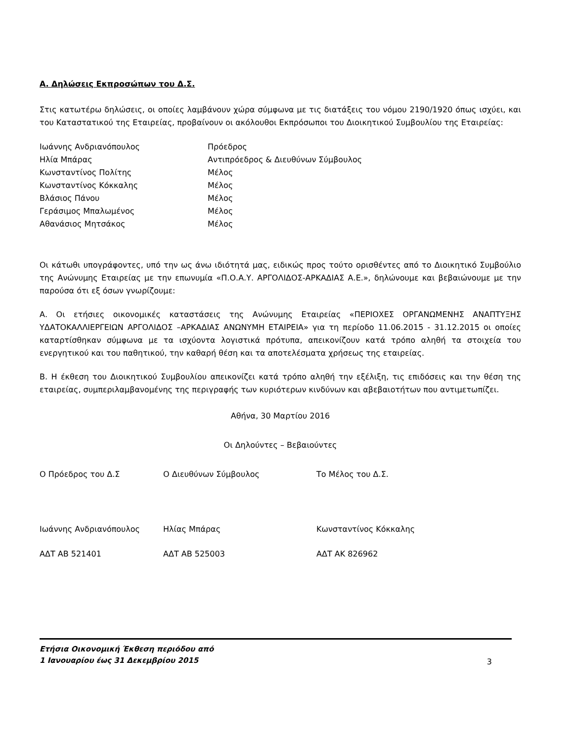Α. Δηλώσεις Εκπροσώπων του Δ.Σ.
Στις κατωτέρω δηλώσεις, οι οποίες λαμβάνουν χώρα σύμφωνα με τις διατάξεις του νόμου 2190/1920 όπως ισχύει, και του Καταστατικού της Εταιρείας, προβαίνουν οι ακόλουθοι Εκπρόσωποι του Διοικητικού Συμβουλίου της Εταιρείας:
| Ιωάννης Ανδριανόπουλος | Πρόεδρος |
| Ηλία Μπάρας | Αντιπρόεδρος & Διευθύνων Σύμβουλος |
| Κωνσταντίνος Πολίτης | Μέλος |
| Κωνσταντίνος Κόκκαλης | Μέλος |
| Βλάσιος Πάνου | Μέλος |
| Γεράσιμος Μπαλωμένος | Μέλος |
| Αθανάσιος Μητσάκος | Μέλος |
Οι κάτωθι υπογράφοντες, υπό την ως άνω ιδιότητά μας, ειδικώς προς τούτο ορισθέντες από το Διοικητικό Συμβούλιο της Ανώνυμης Εταιρείας με την επωνυμία «Π.Ο.Α.Υ. ΑΡΓΟΛΙΔΟΣ-ΑΡΚΑΔΙΑΣ Α.Ε.», δηλώνουμε και βεβαιώνουμε με την παρούσα ότι εξ όσων γνωρίζουμε:
Α. Οι ετήσιες οικονομικές καταστάσεις της Ανώνυμης Εταιρείας «ΠΕΡΙΟΧΕΣ ΟΡΓΑΝΩΜΕΝΗΣ ΑΝΑΠΤΥΞΗΣ ΥΔΑΤΟΚΑΛΛΙΕΡΓΕΙΩΝ ΑΡΓΟΛΙΔΟΣ –ΑΡΚΑΔΙΑΣ ΑΝΩΝΥΜΗ ΕΤΑΙΡΕΙΑ» για τη περίοδο 11.06.2015 - 31.12.2015 οι οποίες καταρτίσθηκαν σύμφωνα με τα ισχύοντα λογιστικά πρότυπα, απεικονίζουν κατά τρόπο αληθή τα στοιχεία του ενεργητικού και του παθητικού, την καθαρή θέση και τα αποτελέσματα χρήσεως της εταιρείας.
Β. Η έκθεση του Διοικητικού Συμβουλίου απεικονίζει κατά τρόπο αληθή την εξέλιξη, τις επιδόσεις και την θέση της εταιρείας, συμπεριλαμβανομένης της περιγραφής των κυριότερων κινδύνων και αβεβαιοτήτων που αντιμετωπίζει.
Αθήνα, 30 Μαρτίου 2016
Οι Δηλούντες – Βεβαιούντες
| Ο Πρόεδρος του Δ.Σ | Ο Διευθύνων Σύμβουλος | Το Μέλος του Δ.Σ. |
| Ιωάννης Ανδριανόπουλος | Ηλίας Μπάρας | Κωνσταντίνος Κόκκαλης |
| ΑΔΤ ΑΒ 521401 | ΑΔΤ ΑΒ 525003 | ΑΔΤ ΑΚ 826962 |
Ετήσια Οικονομική Έκθεση περιόδου από
1 Ιανουαρίου έως 31 Δεκεμβρίου 2015 3